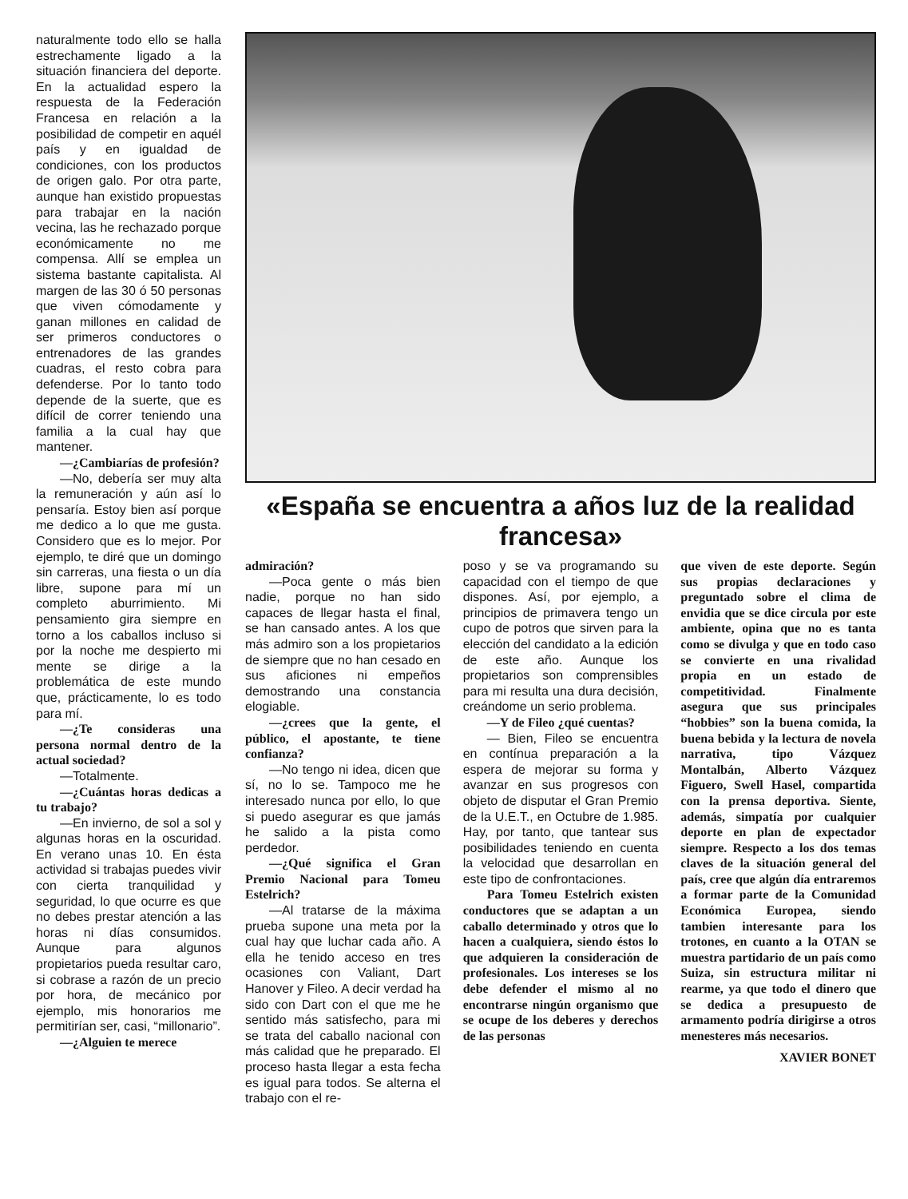naturalmente todo ello se halla estrechamente ligado a la situación financiera del deporte. En la actualidad espero la respuesta de la Federación Francesa en relación a la posibilidad de competir en aquél país y en igualdad de condiciones, con los productos de origen galo. Por otra parte, aunque han existido propuestas para trabajar en la nación vecina, las he rechazado porque económicamente no me compensa. Allí se emplea un sistema bastante capitalista. Al margen de las 30 ó 50 personas que viven cómodamente y ganan millones en calidad de ser primeros conductores o entrenadores de las grandes cuadras, el resto cobra para defenderse. Por lo tanto todo depende de la suerte, que es difícil de correr teniendo una familia a la cual hay que mantener.
—¿Cambiarías de profesión?
—No, debería ser muy alta la remuneración y aún así lo pensaría. Estoy bien así porque me dedico a lo que me gusta. Considero que es lo mejor. Por ejemplo, te diré que un domingo sin carreras, una fiesta o un día libre, supone para mí un completo aburrimiento. Mi pensamiento gira siempre en torno a los caballos incluso si por la noche me despierto mi mente se dirige a la problemática de este mundo que, prácticamente, lo es todo para mí.
—¿Te consideras una persona normal dentro de la actual sociedad?
—Totalmente.
—¿Cuántas horas dedicas a tu trabajo?
—En invierno, de sol a sol y algunas horas en la oscuridad. En verano unas 10. En ésta actividad si trabajas puedes vivir con cierta tranquilidad y seguridad, lo que ocurre es que no debes prestar atención a las horas ni días consumidos. Aunque para algunos propietarios pueda resultar caro, si cobrase a razón de un precio por hora, de mecánico por ejemplo, mis honorarios me permitirían ser, casi, “millonario”.
—¿Alguien te merece
«España se encuentra a años luz de la realidad francesa»
admiración?
—Poca gente o más bien nadie, porque no han sido capaces de llegar hasta el final, se han cansado antes. A los que más admiro son a los propietarios de siempre que no han cesado en sus aficiones ni empeños demostrando una constancia elogiable.
—¿crees que la gente, el público, el apostante, te tiene confianza?
—No tengo ni idea, dicen que sí, no lo se. Tampoco me he interesado nunca por ello, lo que si puedo asegurar es que jamás he salido a la pista como perdedor.
—¿Qué significa el Gran Premio Nacional para Tomeu Estelrich?
—Al tratarse de la máxima prueba supone una meta por la cual hay que luchar cada año. A ella he tenido acceso en tres ocasiones con Valiant, Dart Hanover y Fileo. A decir verdad ha sido con Dart con el que me he sentido más satisfecho, para mi se trata del caballo nacional con más calidad que he preparado. El proceso hasta llegar a esta fecha es igual para todos. Se alterna el trabajo con el re-
poso y se va programando su capacidad con el tiempo de que dispones. Así, por ejemplo, a principios de primavera tengo un cupo de potros que sirven para la elección del candidato a la edición de este año. Aunque los propietarios son comprensibles para mi resulta una dura decisión, creándome un serio problema.
—Y de Fileo ¿qué cuentas?
— Bien, Fileo se encuentra en contínua preparación a la espera de mejorar su forma y avanzar en sus progresos con objeto de disputar el Gran Premio de la U.E.T., en Octubre de 1.985. Hay, por tanto, que tantear sus posibilidades teniendo en cuenta la velocidad que desarrollan en este tipo de confrontaciones.
Para Tomeu Estelrich existen conductores que se adaptan a un caballo determinado y otros que lo hacen a cualquiera, siendo éstos lo que adquieren la consideración de profesionales. Los intereses se los debe defender el mismo al no encontrarse ningún organismo que se ocupe de los deberes y derechos de las personas
que viven de este deporte. Según sus propias declaraciones y preguntado sobre el clima de envidia que se dice circula por este ambiente, opina que no es tanta como se divulga y que en todo caso se convierte en una rivalidad propia en un estado de competitividad. Finalmente asegura que sus principales “hobbies” son la buena comida, la buena bebida y la lectura de novela narrativa, tipo Vázquez Montalbán, Alberto Vázquez Figuero, Swell Hasel, compartida con la prensa deportiva. Siente, además, simpatía por cualquier deporte en plan de expectador siempre. Respecto a los dos temas claves de la situación general del país, cree que algún día entraremos a formar parte de la Comunidad Económica Europea, siendo tambien interesante para los trotones, en cuanto a la OTAN se muestra partidario de un país como Suiza, sin estructura militar ni rearme, ya que todo el dinero que se dedica a presupuesto de armamento podría dirigirse a otros menesteres más necesarios.
XAVIER BONET